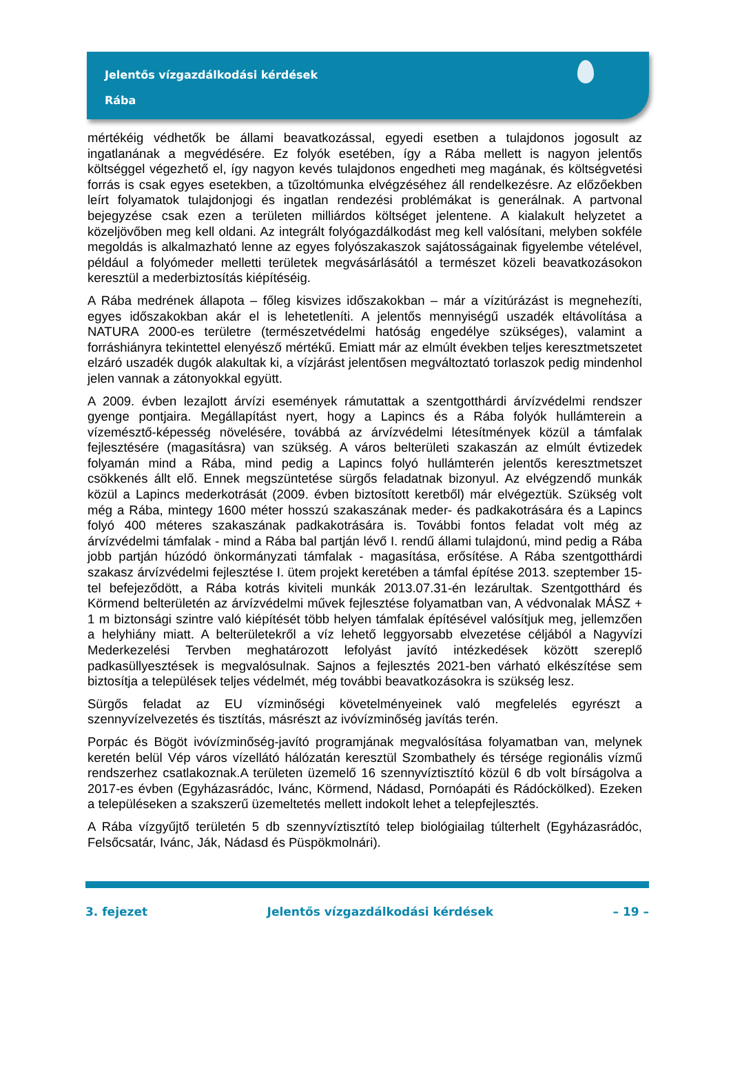Jelentős vízgazdálkodási kérdések
Rába
mértékéig védhetők be állami beavatkozással, egyedi esetben a tulajdonos jogosult az ingatlanának a megvédésére. Ez folyók esetében, így a Rába mellett is nagyon jelentős költséggel végezhető el, így nagyon kevés tulajdonos engedheti meg magának, és költségvetési forrás is csak egyes esetekben, a tűzoltómunka elvégzéséhez áll rendelkezésre. Az előzőekben leírt folyamatok tulajdonjogi és ingatlan rendezési problémákat is generálnak. A partvonal bejegyzése csak ezen a területen milliárdos költséget jelentene. A kialakult helyzetet a közeljövőben meg kell oldani. Az integrált folyógazdálkodást meg kell valósítani, melyben sokféle megoldás is alkalmazható lenne az egyes folyószakaszok sajátosságainak figyelembe vételével, például a folyómeder melletti területek megvásárlásától a természet közeli beavatkozásokon keresztül a mederbiztosítás kiépítéséig.
A Rába medrének állapota – főleg kisvizes időszakokban – már a vízitúrázást is megnehezíti, egyes időszakokban akár el is lehetetleníti. A jelentős mennyiségű uszadék eltávolítása a NATURA 2000-es területre (természetvédelmi hatóság engedélye szükséges), valamint a forráshiányra tekintettel elenyésző mértékű. Emiatt már az elmúlt években teljes keresztmetszetet elzáró uszadék dugók alakultak ki, a vízjárást jelentősen megváltoztató torlaszok pedig mindenhol jelen vannak a zátonyokkal együtt.
A 2009. évben lezajlott árvízi események rámutattak a szentgotthárdi árvízvédelmi rendszer gyenge pontjaira. Megállapítást nyert, hogy a Lapincs és a Rába folyók hullámterein a vízemésztő-képesség növelésére, továbbá az árvízvédelmi létesítmények közül a támfalak fejlesztésére (magasításra) van szükség. A város belterületi szakaszán az elmúlt évtizedek folyamán mind a Rába, mind pedig a Lapincs folyó hullámterén jelentős keresztmetszet csökkenés állt elő. Ennek megszüntetése sürgős feladatnak bizonyul. Az elvégzendő munkák közül a Lapincs mederkotrását (2009. évben biztosított keretből) már elvégeztük. Szükség volt még a Rába, mintegy 1600 méter hosszú szakaszának meder- és padkakotrására és a Lapincs folyó 400 méteres szakaszának padkakotrására is. További fontos feladat volt még az árvízvédelmi támfalak - mind a Rába bal partján lévő I. rendű állami tulajdonú, mind pedig a Rába jobb partján húzódó önkormányzati támfalak - magasítása, erősítése. A Rába szentgotthárdi szakasz árvízvédelmi fejlesztése I. ütem projekt keretében a támfal építése 2013. szeptember 15-tel befejeződött, a Rába kotrás kiviteli munkák 2013.07.31-én lezárultak. Szentgotthárd és Körmend belterületén az árvízvédelmi művek fejlesztése folyamatban van, A védvonalak MÁSZ + 1 m biztonsági szintre való kiépítését több helyen támfalak építésével valósítjuk meg, jellemzően a helyhiány miatt. A belterületekről a víz lehető leggyorsabb elvezetése céljából a Nagyvízi Mederkezelési Tervben meghatározott lefolyást javító intézkedések között szereplő padkasüllyesztések is megvalósulnak. Sajnos a fejlesztés 2021-ben várható elkészítése sem biztosítja a települések teljes védelmét, még további beavatkozásokra is szükség lesz.
Sürgős feladat az EU vízminőségi követelményeinek való megfelelés egyrészt a szennyvízelvezetés és tisztítás, másrészt az ivóvízminőség javítás terén.
Porpác és Bögöt ivóvízminőség-javító programjának megvalósítása folyamatban van, melynek keretén belül Vép város vízellátó hálózatán keresztül Szombathely és térsége regionális vízmű rendszerhez csatlakoznak.A területen üzemelő 16 szennyvíztisztító közül 6 db volt bírságolva a 2017-es évben (Egyházasrádóc, Ivánc, Körmend, Nádasd, Pornóapáti és Rádóckölked). Ezeken a településeken a szakszerű üzemeltetés mellett indokolt lehet a telepfejlesztés.
A Rába vízgyűjtő területén 5 db szennyvíztisztító telep biológiailag túlterhelt (Egyházasrádóc, Felsőcsatár, Ivánc, Ják, Nádasd és Püspökmolnári).
3. fejezet Jelentős vízgazdálkodási kérdések – 19 –